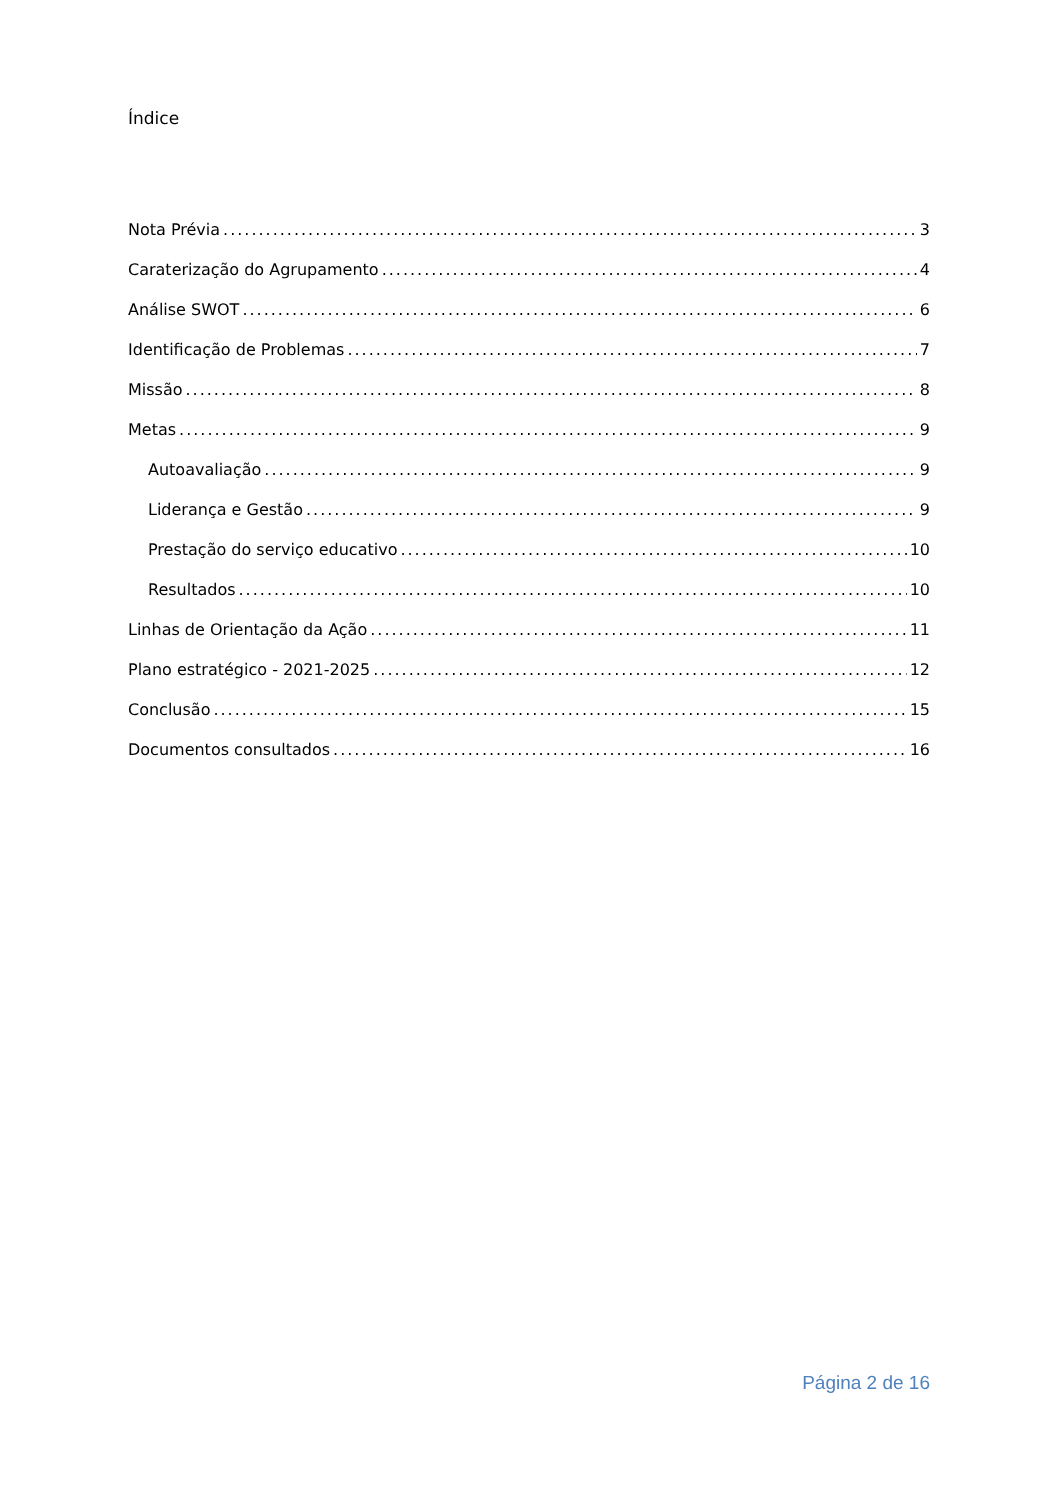Índice
Nota Prévia 3
Caraterização do Agrupamento 4
Análise SWOT 6
Identificação de Problemas 7
Missão 8
Metas 9
Autoavaliação 9
Liderança e Gestão 9
Prestação do serviço educativo 10
Resultados 10
Linhas de Orientação da Ação 11
Plano estratégico - 2021-2025 12
Conclusão 15
Documentos consultados 16
Página 2 de 16